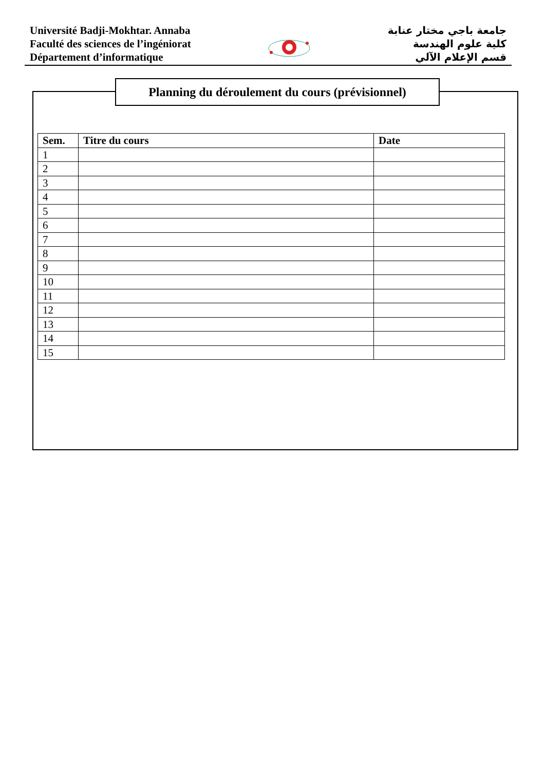Université Badji-Mokhtar. Annaba
Faculté des sciences de l’ingéniorat
Département d’informatique
جامعة باجي مختار عنابة
كلية علوم الهندسة
قسم الإعلام الآلي
Planning du déroulement du cours (prévisionnel)
| Sem. | Titre du cours | Date |
| --- | --- | --- |
| 1 | | |
| 2 | | |
| 3 | | |
| 4 | | |
| 5 | | |
| 6 | | |
| 7 | | |
| 8 | | |
| 9 | | |
| 10 | | |
| 11 | | |
| 12 | | |
| 13 | | |
| 14 | | |
| 15 | | |